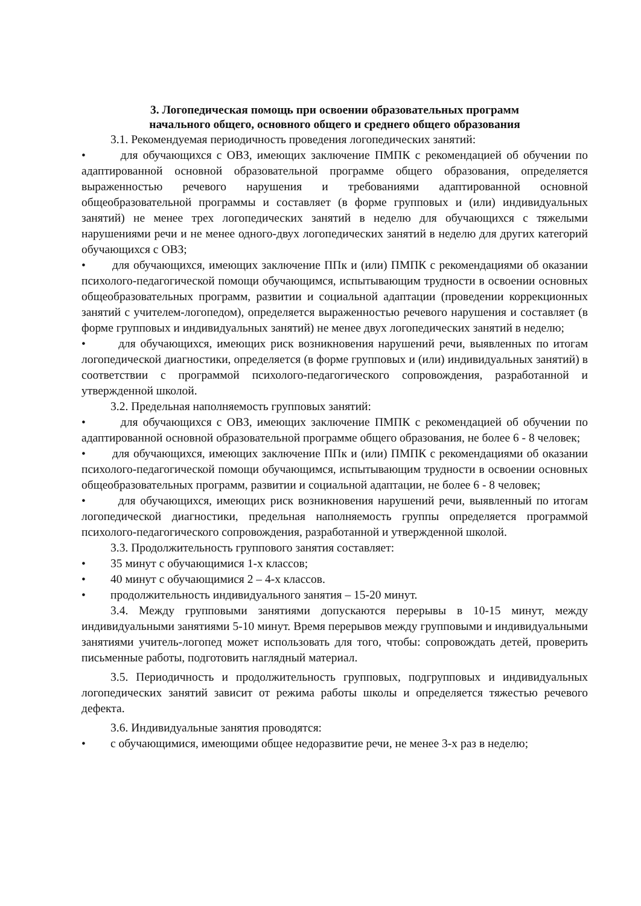3. Логопедическая помощь при освоении образовательных программ
начального общего, основного общего и среднего общего образования
3.1. Рекомендуемая периодичность проведения логопедических занятий:
• для обучающихся с ОВЗ, имеющих заключение ПМПК с рекомендацией об обучении по адаптированной основной образовательной программе общего образования, определяется выраженностью речевого нарушения и требованиями адаптированной основной общеобразовательной программы и составляет (в форме групповых и (или) индивидуальных занятий) не менее трех логопедических занятий в неделю для обучающихся с тяжелыми нарушениями речи и не менее одного-двух логопедических занятий в неделю для других категорий обучающихся с ОВЗ;
• для обучающихся, имеющих заключение ППк и (или) ПМПК с рекомендациями об оказании психолого-педагогической помощи обучающимся, испытывающим трудности в освоении основных общеобразовательных программ, развитии и социальной адаптации (проведении коррекционных занятий с учителем-логопедом), определяется выраженностью речевого нарушения и составляет (в форме групповых и индивидуальных занятий) не менее двух логопедических занятий в неделю;
• для обучающихся, имеющих риск возникновения нарушений речи, выявленных по итогам логопедической диагностики, определяется (в форме групповых и (или) индивидуальных занятий) в соответствии с программой психолого-педагогического сопровождения, разработанной и утвержденной школой.
3.2. Предельная наполняемость групповых занятий:
• для обучающихся с ОВЗ, имеющих заключение ПМПК с рекомендацией об обучении по адаптированной основной образовательной программе общего образования, не более 6 - 8 человек;
• для обучающихся, имеющих заключение ППк и (или) ПМПК с рекомендациями об оказании психолого-педагогической помощи обучающимся, испытывающим трудности в освоении основных общеобразовательных программ, развитии и социальной адаптации, не более 6 - 8 человек;
• для обучающихся, имеющих риск возникновения нарушений речи, выявленный по итогам логопедической диагностики, предельная наполняемость группы определяется программой психолого-педагогического сопровождения, разработанной и утвержденной школой.
3.3. Продолжительность группового занятия составляет:
• 35 минут с обучающимися 1-х классов;
• 40 минут с обучающимися 2 – 4-х классов.
• продолжительность индивидуального занятия – 15-20 минут.
3.4. Между групповыми занятиями допускаются перерывы в 10-15 минут, между индивидуальными занятиями 5-10 минут. Время перерывов между групповыми и индивидуальными занятиями учитель-логопед может использовать для того, чтобы: сопровождать детей, проверить письменные работы, подготовить наглядный материал.
3.5. Периодичность и продолжительность групповых, подгрупповых и индивидуальных логопедических занятий зависит от режима работы школы и определяется тяжестью речевого дефекта.
3.6. Индивидуальные занятия проводятся:
• с обучающимися, имеющими общее недоразвитие речи, не менее 3-х раз в неделю;